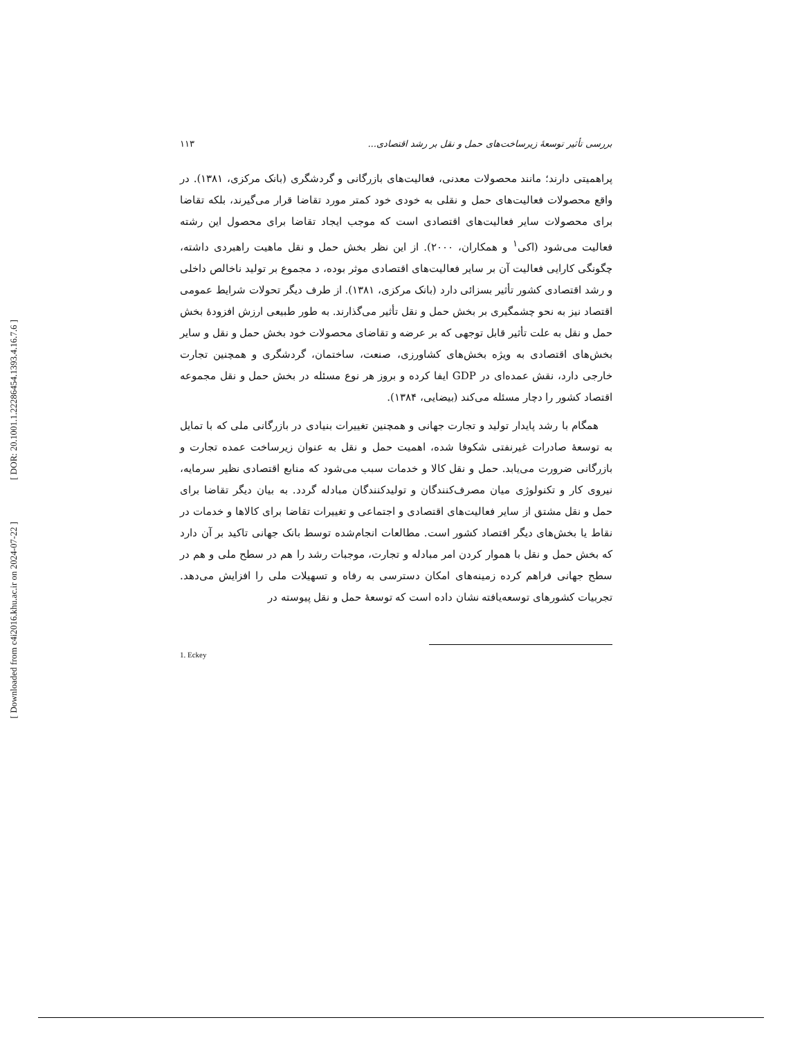[ DOR: 20.1001.1.22286454.1393.4.16.7.6 ]
[ Downloaded from c4i2016.khu.ac.ir on 2024-07-22 ]
۱۱۳ بررسی تأثیر توسعهٔ زیرساخت‌های حمل و نقل بر رشد اقتصادی...
پراهمیتی دارند؛ مانند محصولات معدنی، فعالیت‌های بازرگانی و گردشگری (بانک مرکزی، ۱۳۸۱). در واقع محصولات فعالیت‌های حمل و نقلی به خودی خود کمتر مورد تقاضا قرار می‌گیرند، بلکه تقاضا برای محصولات سایر فعالیت‌های اقتصادی است که موجب ایجاد تقاضا برای محصول این رشته فعالیت می‌شود (اکی<sup>۱</sup> و همکاران، ۲۰۰۰). از این نظر بخش حمل و نقل ماهیت راهبردی داشته، چگونگی کارایی فعالیت آن بر سایر فعالیت‌های اقتصادی موثر بوده، د مجموع بر تولید ناخالص داخلی و رشد اقتصادی کشور تأثیر بسزائی دارد (بانک مرکزی، ۱۳۸۱). از طرف دیگر تحولات شرایط عمومی اقتصاد نیز به نحو چشمگیری بر بخش حمل و نقل تأثیر می‌گذارند. به طور طبیعی ارزش افزودهٔ بخش حمل و نقل به علت تأثیر قابل توجهی که بر عرضه و تقاضای محصولات خود بخش حمل و نقل و سایر بخش‌های اقتصادی به ویژه بخش‌های کشاورزی، صنعت، ساختمان، گردشگری و همچنین تجارت خارجی دارد، نقش عمده‌ای در GDP ایفا کرده و بروز هر نوع مسئله در بخش حمل و نقل مجموعه اقتصاد کشور را دچار مسئله می‌کند (بیضایی، ۱۳۸۴).
همگام با رشد پایدار تولید و تجارت جهانی و همچنین تغییرات بنیادی در بازرگانی ملی که با تمایل به توسعهٔ صادرات غیرنفتی شکوفا شده، اهمیت حمل و نقل به عنوان زیرساخت عمده تجارت و بازرگانی ضرورت می‌یابد. حمل و نقل کالا و خدمات سبب می‌شود که منابع اقتصادی نظیر سرمایه، نیروی کار و تکنولوژی میان مصرف‌کنندگان و تولیدکنندگان مبادله گردد. به بیان دیگر تقاضا برای حمل و نقل مشتق از سایر فعالیت‌های اقتصادی و اجتماعی و تغییرات تقاضا برای کالاها و خدمات در نقاط یا بخش‌های دیگر اقتصاد کشور است. مطالعات انجام‌شده توسط بانک جهانی تاکید بر آن دارد که بخش حمل و نقل با هموار کردن امر مبادله و تجارت، موجبات رشد را هم در سطح ملی و هم در سطح جهانی فراهم کرده زمینه‌های امکان دسترسی به رفاه و تسهیلات ملی را افزایش می‌دهد. تجربیات کشورهای توسعه‌یافته نشان داده است که توسعهٔ حمل و نقل پیوسته در
1. Eckey